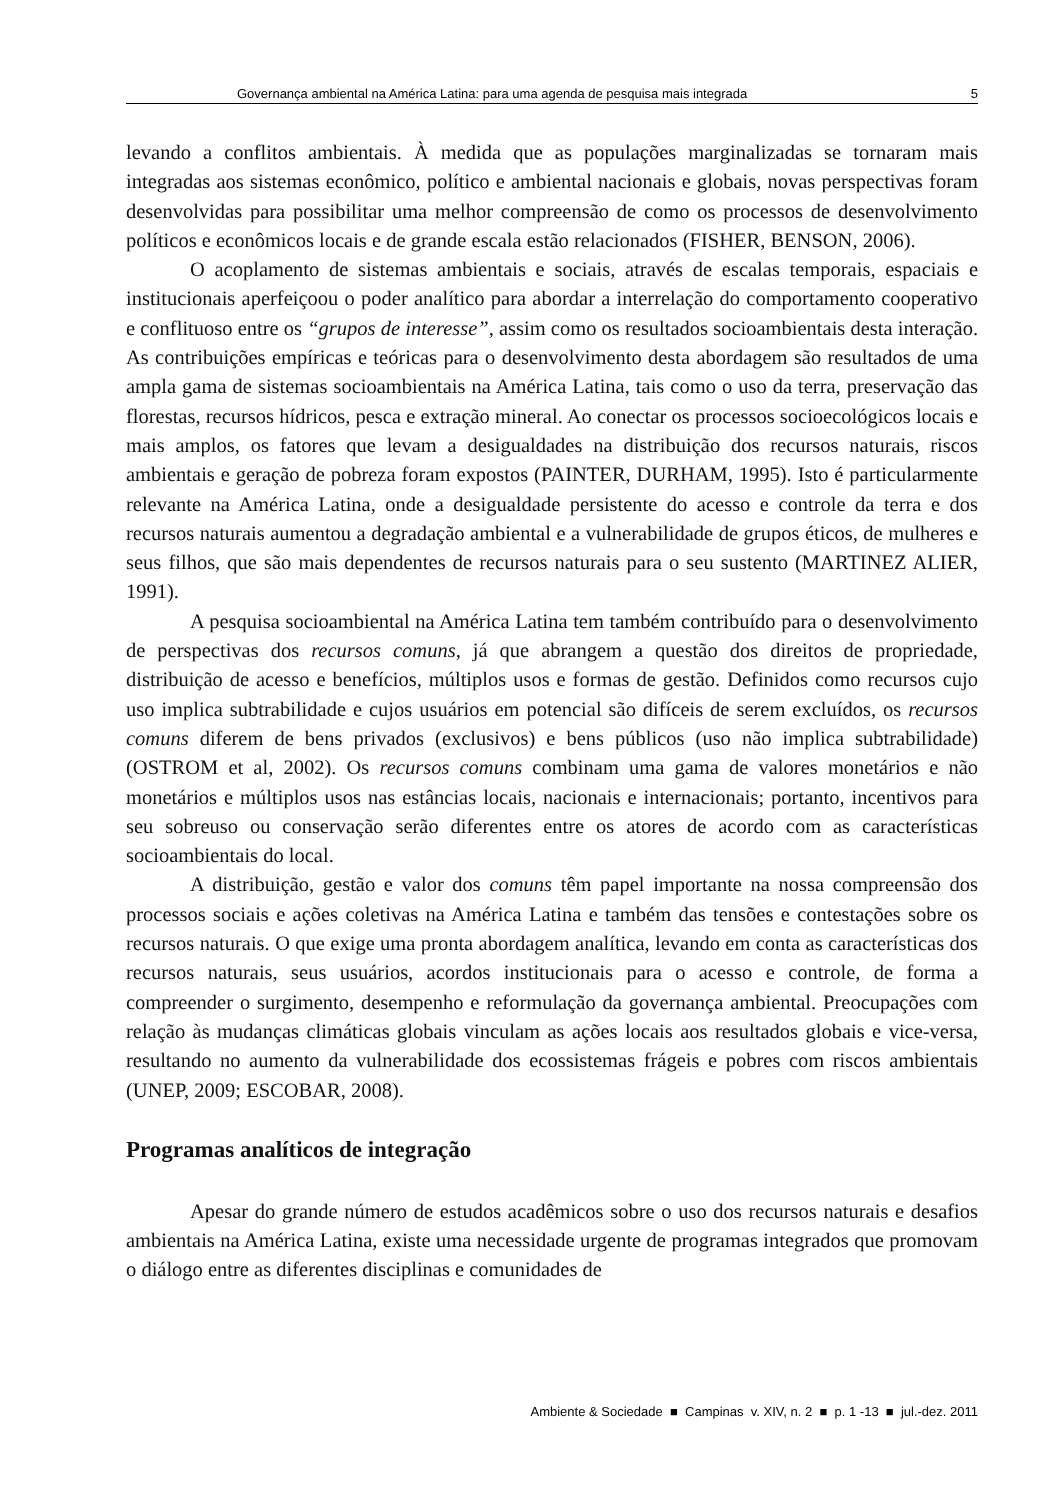Governança ambiental na América Latina: para uma agenda de pesquisa mais integrada 5
levando a conflitos ambientais. À medida que as populações marginalizadas se tornaram mais integradas aos sistemas econômico, político e ambiental nacionais e globais, novas perspectivas foram desenvolvidas para possibilitar uma melhor compreensão de como os processos de desenvolvimento políticos e econômicos locais e de grande escala estão relacionados (FISHER, BENSON, 2006).
O acoplamento de sistemas ambientais e sociais, através de escalas temporais, espaciais e institucionais aperfeiçoou o poder analítico para abordar a interrelação do comportamento cooperativo e conflituoso entre os “grupos de interesse”, assim como os resultados socioambientais desta interação. As contribuições empíricas e teóricas para o desenvolvimento desta abordagem são resultados de uma ampla gama de sistemas socioambientais na América Latina, tais como o uso da terra, preservação das florestas, recursos hídricos, pesca e extração mineral. Ao conectar os processos socioecológicos locais e mais amplos, os fatores que levam a desigualdades na distribuição dos recursos naturais, riscos ambientais e geração de pobreza foram expostos (PAINTER, DURHAM, 1995). Isto é particularmente relevante na América Latina, onde a desigualdade persistente do acesso e controle da terra e dos recursos naturais aumentou a degradação ambiental e a vulnerabilidade de grupos éticos, de mulheres e seus filhos, que são mais dependentes de recursos naturais para o seu sustento (MARTINEZ ALIER, 1991).
A pesquisa socioambiental na América Latina tem também contribuído para o desenvolvimento de perspectivas dos recursos comuns, já que abrangem a questão dos direitos de propriedade, distribuição de acesso e benefícios, múltiplos usos e formas de gestão. Definidos como recursos cujo uso implica subtrabilidade e cujos usuários em potencial são difíceis de serem excluídos, os recursos comuns diferem de bens privados (exclusivos) e bens públicos (uso não implica subtrabilidade) (OSTROM et al, 2002). Os recursos comuns combinam uma gama de valores monetários e não monetários e múltiplos usos nas estâncias locais, nacionais e internacionais; portanto, incentivos para seu sobreuso ou conservação serão diferentes entre os atores de acordo com as características socioambientais do local.
A distribuição, gestão e valor dos comuns têm papel importante na nossa compreensão dos processos sociais e ações coletivas na América Latina e também das tensões e contestações sobre os recursos naturais. O que exige uma pronta abordagem analítica, levando em conta as características dos recursos naturais, seus usuários, acordos institucionais para o acesso e controle, de forma a compreender o surgimento, desempenho e reformulação da governança ambiental. Preocupações com relação às mudanças climáticas globais vinculam as ações locais aos resultados globais e vice-versa, resultando no aumento da vulnerabilidade dos ecossistemas frágeis e pobres com riscos ambientais (UNEP, 2009; ESCOBAR, 2008).
Programas analíticos de integração
Apesar do grande número de estudos acadêmicos sobre o uso dos recursos naturais e desafios ambientais na América Latina, existe uma necessidade urgente de programas integrados que promovam o diálogo entre as diferentes disciplinas e comunidades de
Ambiente & Sociedade ■ Campinas v. XIV, n. 2 ■ p. 1 -13 ■ jul.-dez. 2011